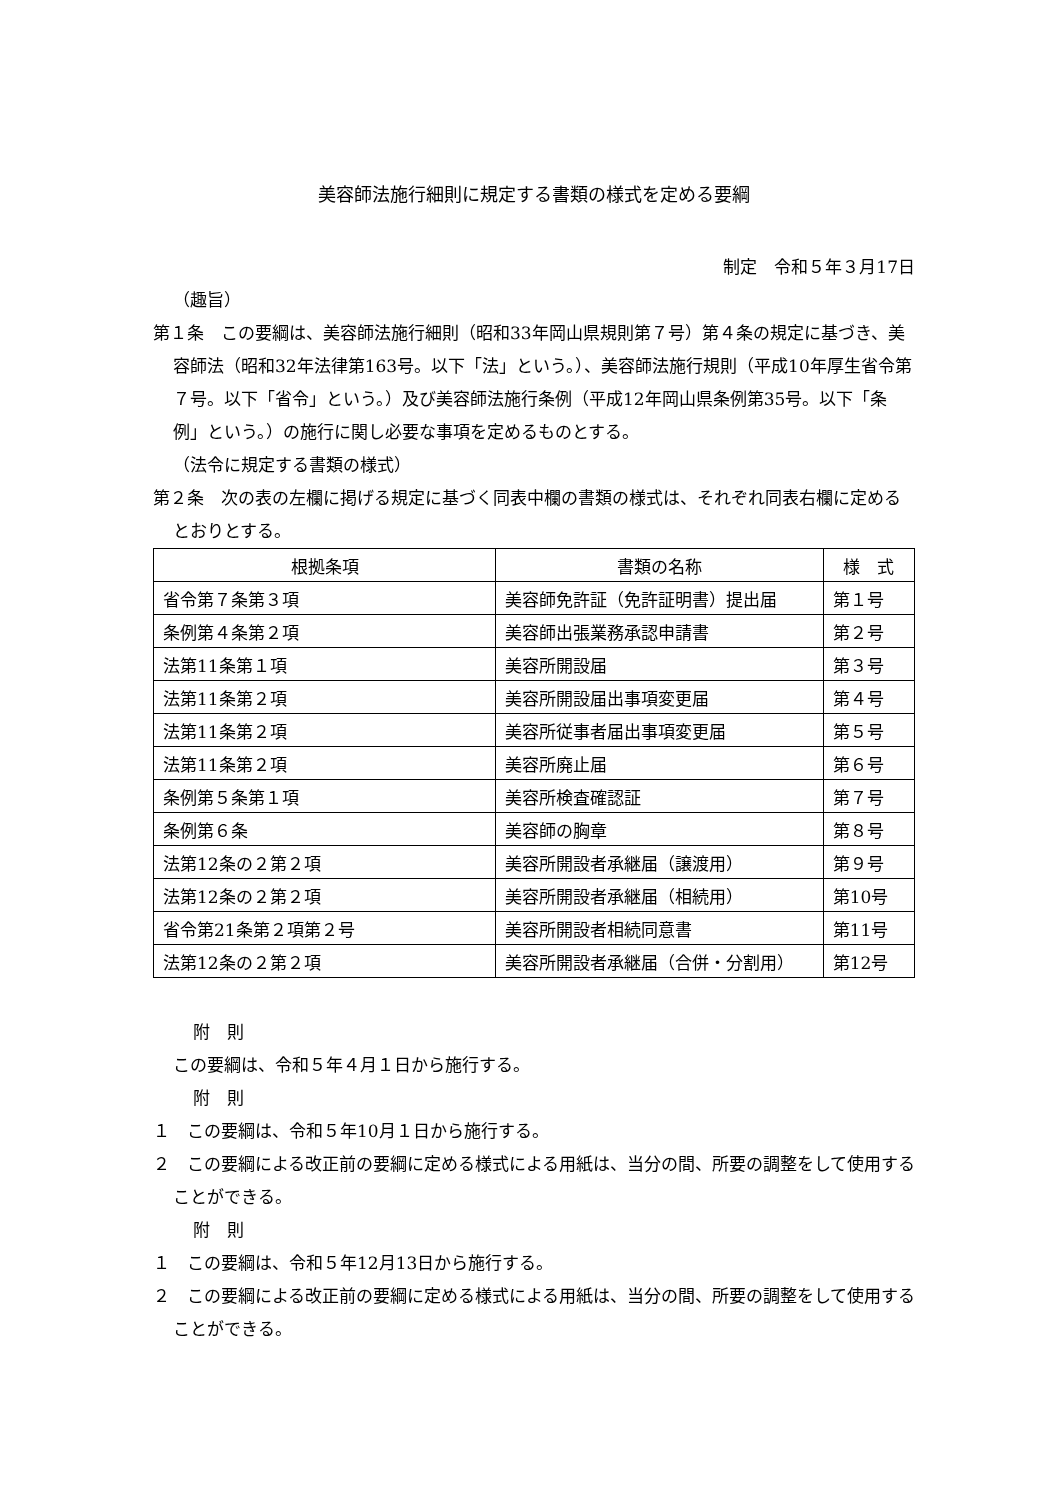美容師法施行細則に規定する書類の様式を定める要綱
制定　令和５年３月17日
（趣旨）
第１条　この要綱は、美容師法施行細則（昭和33年岡山県規則第７号）第４条の規定に基づき、美容師法（昭和32年法律第163号。以下「法」という。）、美容師法施行規則（平成10年厚生省令第７号。以下「省令」という。）及び美容師法施行条例（平成12年岡山県条例第35号。以下「条例」という。）の施行に関し必要な事項を定めるものとする。
（法令に規定する書類の様式）
第２条　次の表の左欄に掲げる規定に基づく同表中欄の書類の様式は、それぞれ同表右欄に定めるとおりとする。
| 根拠条項 | 書類の名称 | 様 式 |
| --- | --- | --- |
| 省令第７条第３項 | 美容師免許証（免許証明書）提出届 | 第１号 |
| 条例第４条第２項 | 美容師出張業務承認申請書 | 第２号 |
| 法第11条第１項 | 美容所開設届 | 第３号 |
| 法第11条第２項 | 美容所開設届出事項変更届 | 第４号 |
| 法第11条第２項 | 美容所従事者届出事項変更届 | 第５号 |
| 法第11条第２項 | 美容所廃止届 | 第６号 |
| 条例第５条第１項 | 美容所検査確認証 | 第７号 |
| 条例第６条 | 美容師の胸章 | 第８号 |
| 法第12条の２第２項 | 美容所開設者承継届（譲渡用） | 第９号 |
| 法第12条の２第２項 | 美容所開設者承継届（相続用） | 第10号 |
| 省令第21条第２項第２号 | 美容所開設者相続同意書 | 第11号 |
| 法第12条の２第２項 | 美容所開設者承継届（合併・分割用） | 第12号 |
附　則
この要綱は、令和５年４月１日から施行する。
附　則
１　この要綱は、令和５年10月１日から施行する。
２　この要綱による改正前の要綱に定める様式による用紙は、当分の間、所要の調整をして使用することができる。
附　則
１　この要綱は、令和５年12月13日から施行する。
２　この要綱による改正前の要綱に定める様式による用紙は、当分の間、所要の調整をして使用することができる。